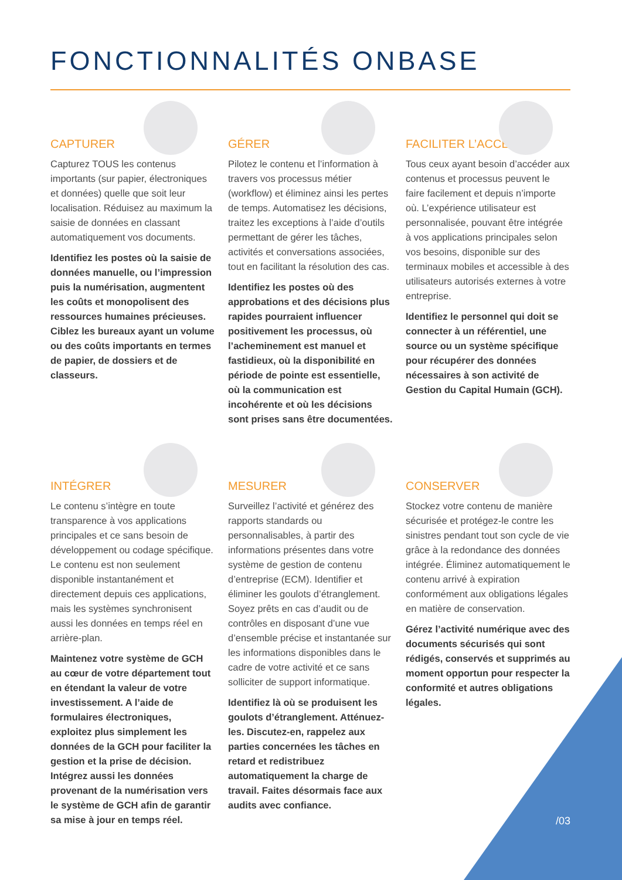FONCTIONNALITÉS ONBASE
CAPTURER
Capturez TOUS les contenus importants (sur papier, électroniques et données) quelle que soit leur localisation. Réduisez au maximum la saisie de données en classant automatiquement vos documents.
Identifiez les postes où la saisie de données manuelle, ou l’impression puis la numérisation, augmentent les coûts et monopolisent des ressources humaines précieuses. Ciblez les bureaux ayant un volume ou des coûts importants en termes de papier, de dossiers et de classeurs.
GÉRER
Pilotez le contenu et l’information à travers vos processus métier (workflow) et éliminez ainsi les pertes de temps. Automatisez les décisions, traitez les exceptions à l’aide d’outils permettant de gérer les tâches, activités et conversations associées, tout en facilitant la résolution des cas.
Identifiez les postes où des approbations et des décisions plus rapides pourraient influencer positivement les processus, où l’acheminement est manuel et fastidieux, où la disponibilité en période de pointe est essentielle, où la communication est incohérente et où les décisions sont prises sans être documentées.
FACILITER L’ACCÈS
Tous ceux ayant besoin d’accéder aux contenus et processus peuvent le faire facilement et depuis n’importe où. L’expérience utilisateur est personnalisée, pouvant être intégrée à vos applications principales selon vos besoins, disponible sur des terminaux mobiles et accessible à des utilisateurs autorisés externes à votre entreprise.
Identifiez le personnel qui doit se connecter à un référentiel, une source ou un système spécifique pour récupérer des données nécessaires à son activité de Gestion du Capital Humain (GCH).
INTÉGRER
Le contenu s’intègre en toute transparence à vos applications principales et ce sans besoin de développement ou codage spécifique. Le contenu est non seulement disponible instantanément et directement depuis ces applications, mais les systèmes synchronisent aussi les données en temps réel en arrière-plan.
Maintenez votre système de GCH au cœur de votre département tout en étendant la valeur de votre investissement. A l’aide de formulaires électroniques, exploitez plus simplement les données de la GCH pour faciliter la gestion et la prise de décision. Intégrez aussi les données provenant de la numérisation vers le système de GCH afin de garantir sa mise à jour en temps réel.
MESURER
Surveillez l’activité et générez des rapports standards ou personnalisables, à partir des informations présentes dans votre système de gestion de contenu d’entreprise (ECM). Identifier et éliminer les goulots d’étranglement. Soyez prêts en cas d’audit ou de contrôles en disposant d’une vue d’ensemble précise et instantanée sur les informations disponibles dans le cadre de votre activité et ce sans solliciter de support informatique.
Identifiez là où se produisent les goulots d’étranglement. Atténuez-les. Discutez-en, rappelez aux parties concernées les tâches en retard et redistribuez automatiquement la charge de travail. Faites désormais face aux audits avec confiance.
CONSERVER
Stockez votre contenu de manière sécurisée et protégez-le contre les sinistres pendant tout son cycle de vie grâce à la redondance des données intégrée. Éliminez automatiquement le contenu arrivé à expiration conformément aux obligations légales en matière de conservation.
Gérez l’activité numérique avec des documents sécurisés qui sont rédigés, conservés et supprimés au moment opportun pour respecter la conformité et autres obligations légales.
/03